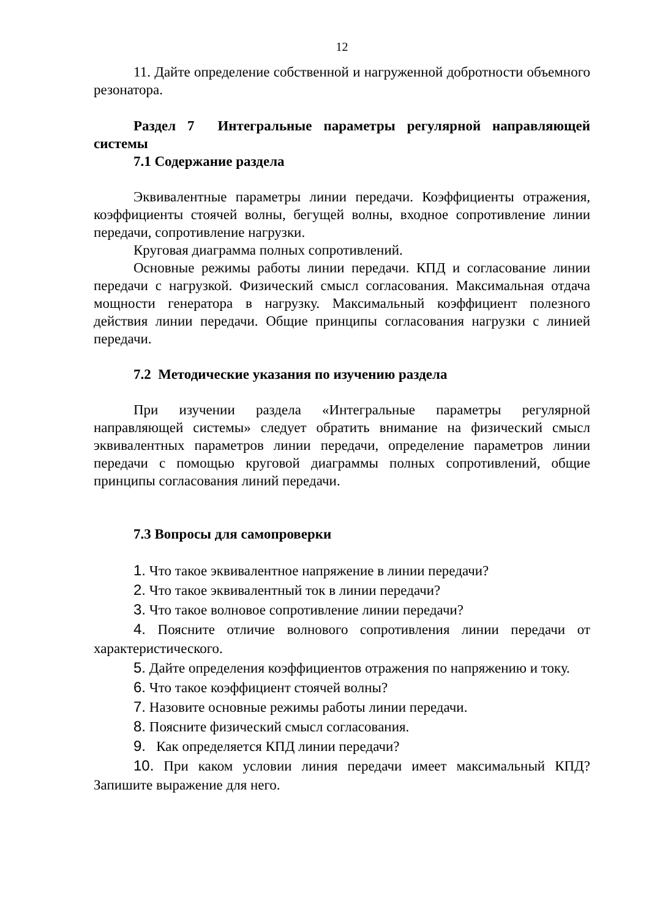12
11. Дайте определение собственной и нагруженной добротности объемного резонатора.
Раздел 7 Интегральные параметры регулярной направляющей системы
7.1 Содержание раздела
Эквивалентные параметры линии передачи. Коэффициенты отражения, коэффициенты стоячей волны, бегущей волны, входное сопротивление линии передачи, сопротивление нагрузки.
Круговая диаграмма полных сопротивлений.
Основные режимы работы линии передачи. КПД и согласование линии передачи с нагрузкой. Физический смысл согласования. Максимальная отдача мощности генератора в нагрузку. Максимальный коэффициент полезного действия линии передачи. Общие принципы согласования нагрузки с линией передачи.
7.2 Методические указания по изучению раздела
При изучении раздела «Интегральные параметры регулярной направляющей системы» следует обратить внимание на физический смысл эквивалентных параметров линии передачи, определение параметров линии передачи с помощью круговой диаграммы полных сопротивлений, общие принципы согласования линий передачи.
7.3 Вопросы для самопроверки
1. Что такое эквивалентное напряжение в линии передачи?
2. Что такое эквивалентный ток в линии передачи?
3. Что такое волновое сопротивление линии передачи?
4. Поясните отличие волнового сопротивления линии передачи от характеристического.
5. Дайте определения коэффициентов отражения по напряжению и току.
6. Что такое коэффициент стоячей волны?
7. Назовите основные режимы работы линии передачи.
8. Поясните физический смысл согласования.
9. Как определяется КПД линии передачи?
10. При каком условии линия передачи имеет максимальный КПД? Запишите выражение для него.